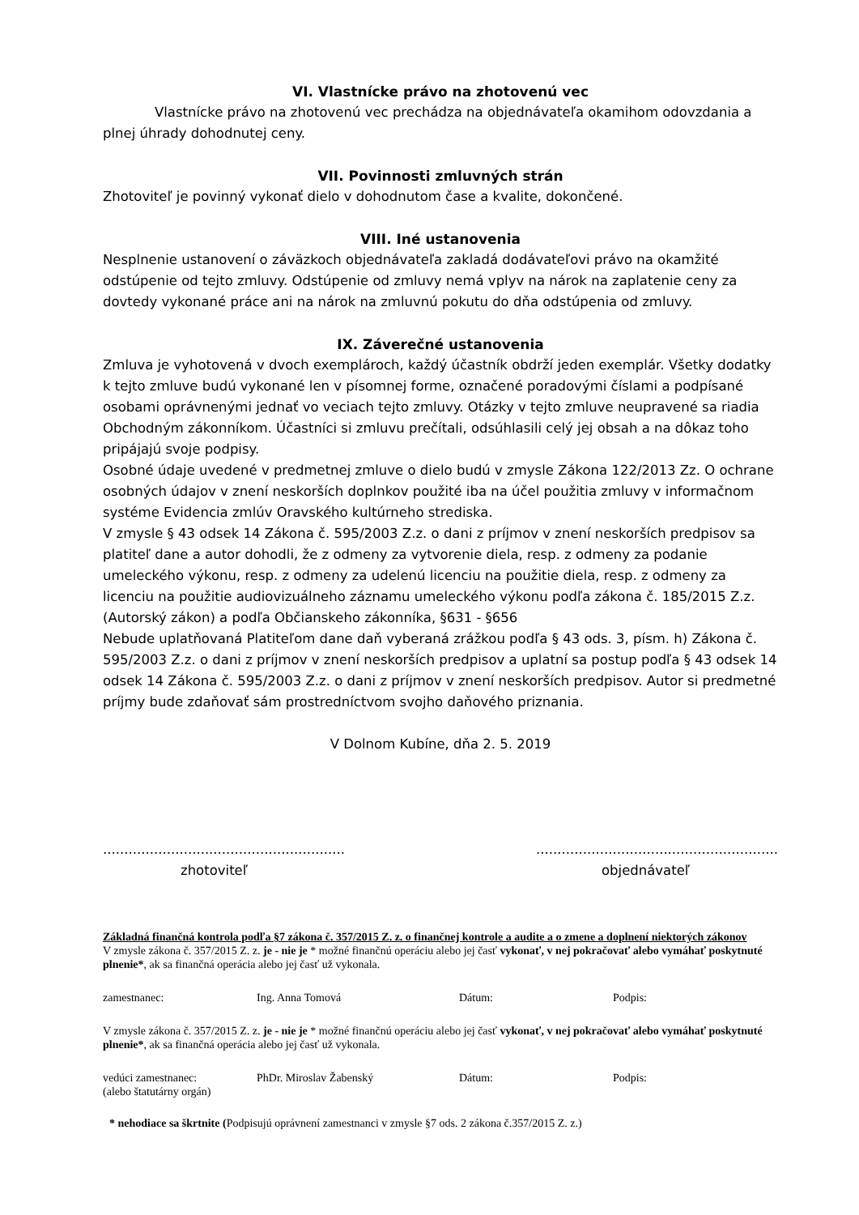VI. Vlastnícke právo na zhotovenú vec
Vlastnícke právo na zhotovenú vec prechádza na objednávateľa okamihom odovzdania a plnej úhrady dohodnutej ceny.
VII. Povinnosti zmluvných strán
Zhotoviteľ je povinný vykonať dielo v dohodnutom čase a kvalite, dokončené.
VIII. Iné ustanovenia
Nesplnenie ustanovení o záväzkoch objednávateľa zakladá dodávateľovi právo na okamžité odstúpenie od tejto zmluvy. Odstúpenie od zmluvy nemá vplyv na nárok na zaplatenie ceny za dovtedy vykonané práce ani na nárok na zmluvnú pokutu do dňa odstúpenia od zmluvy.
IX. Záverečné ustanovenia
Zmluva je vyhotovená v dvoch exemplároch, každý účastník obdrží jeden exemplár. Všetky dodatky k tejto zmluve budú vykonané len v písomnej forme, označené poradovými číslami a podpísané osobami oprávnenými jednať vo veciach tejto zmluvy. Otázky v tejto zmluve neupravené sa riadia Obchodným zákonníkom. Účastníci si zmluvu prečítali, odsúhlasili celý jej obsah a na dôkaz toho pripájajú svoje podpisy.
Osobné údaje uvedené v predmetnej zmluve o dielo budú v zmysle Zákona 122/2013 Zz. O ochrane osobných údajov v znení neskorších doplnkov použité iba na účel použitia zmluvy v informačnom systéme Evidencia zmlúv Oravského kultúrneho strediska.
V zmysle § 43 odsek 14 Zákona č. 595/2003 Z.z. o dani z príjmov v znení neskorších predpisov sa platiteľ dane a autor dohodli, že z odmeny za vytvorenie diela, resp. z odmeny za podanie umeleckého výkonu, resp. z odmeny za udelenú licenciu na použitie diela, resp. z odmeny za licenciu na použitie audiovizuálneho záznamu umeleckého výkonu podľa zákona č. 185/2015 Z.z. (Autorský zákon) a podľa Občianskeho zákonníka, §631 - §656
Nebude uplatňovaná Platiteľom dane daň vyberaná zrážkou podľa § 43 ods. 3, písm. h) Zákona č. 595/2003 Z.z. o dani z príjmov v znení neskorších predpisov a uplatní sa postup podľa § 43 odsek 14 odsek 14 Zákona č. 595/2003 Z.z. o dani z príjmov v znení neskorších predpisov. Autor si predmetné príjmy bude zdaňovať sám prostredníctvom svojho daňového priznania.
V Dolnom Kubíne, dňa 2. 5. 2019
.........................................................
.........................................................
zhotoviteľ objednávateľ
Základná finančná kontrola podľa §7 zákona č. 357/2015 Z. z. o finančnej kontrole a audite a o zmene a doplnení niektorých zákonov
V zmysle zákona č. 357/2015 Z. z. je - nie je * možné finančnú operáciu alebo jej časť vykonať, v nej pokračovať alebo vymáhať poskytnuté plnenie*, ak sa finančná operácia alebo jej časť už vykonala.
zamestnanec: Ing. Anna Tomová Dátum: Podpis:
V zmysle zákona č. 357/2015 Z. z. je - nie je * možné finančnú operáciu alebo jej časť vykonať, v nej pokračovať alebo vymáhať poskytnuté plnenie*, ak sa finančná operácia alebo jej časť už vykonala.
vedúci zamestnanec:
(alebo štatutárny orgán)
PhDr. Miroslav Žabenský Dátum: Podpis:
* nehodiace sa škrtnite (Podpisujú oprávnení zamestnanci v zmysle §7 ods. 2 zákona č.357/2015 Z. z.)